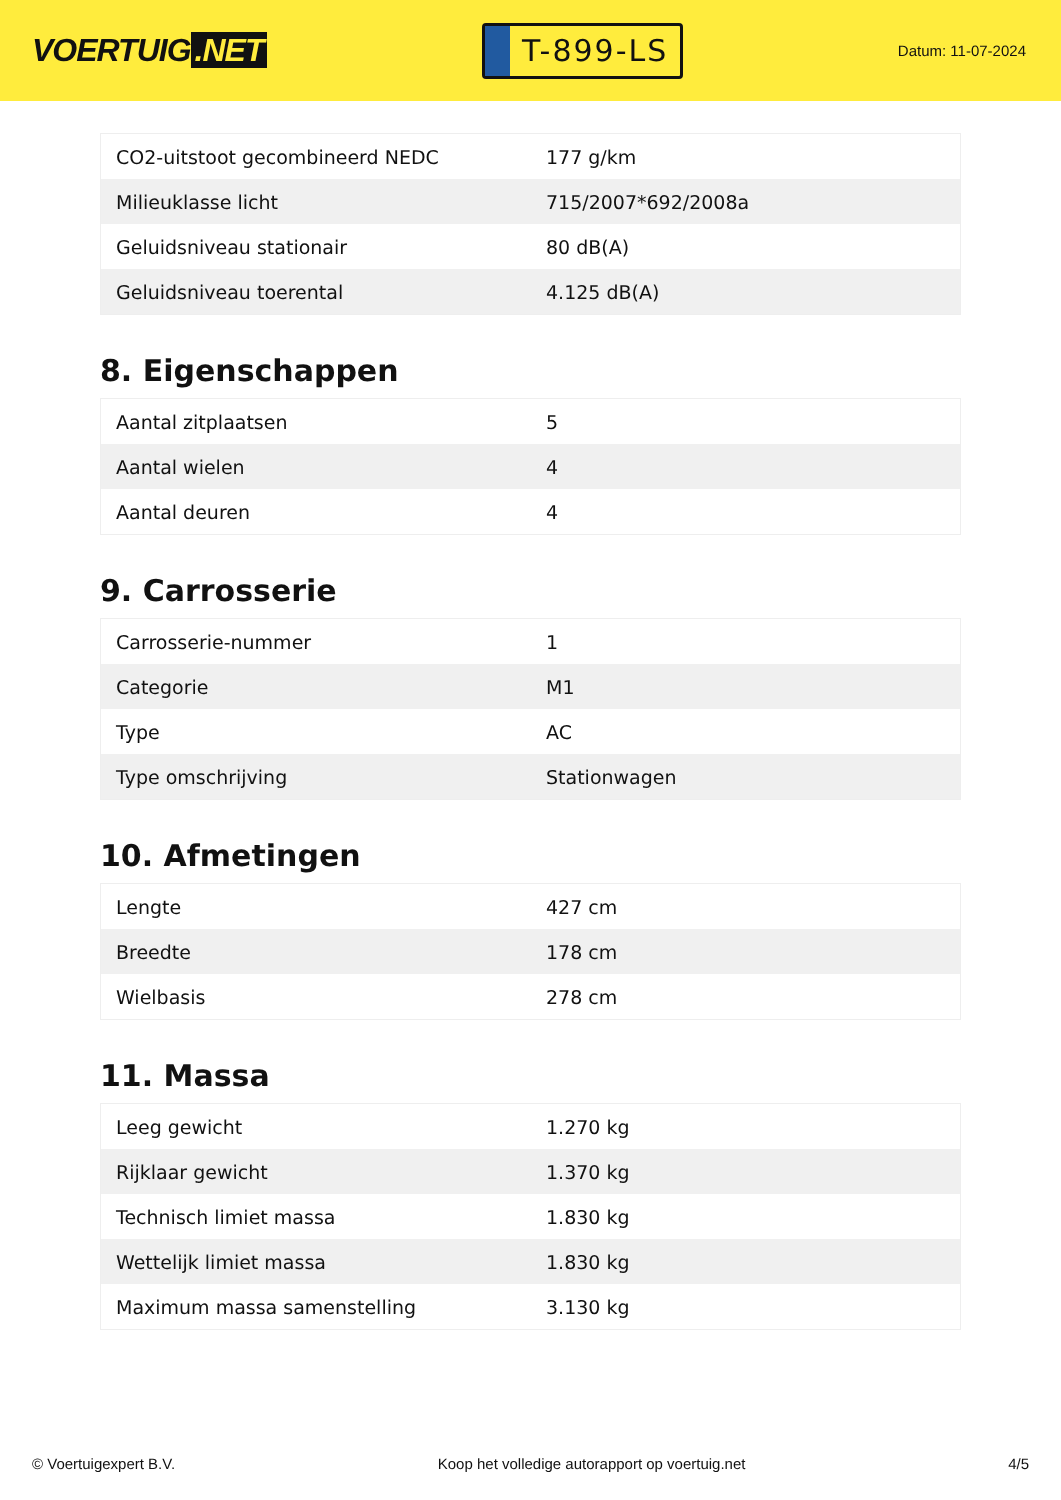VOERTUIG.NET
T-899-LS
Datum: 11-07-2024
| CO2-uitstoot gecombineerd NEDC | 177 g/km |
| Milieuklasse licht | 715/2007*692/2008a |
| Geluidsniveau stationair | 80 dB(A) |
| Geluidsniveau toerental | 4.125 dB(A) |
8. Eigenschappen
| Aantal zitplaatsen | 5 |
| Aantal wielen | 4 |
| Aantal deuren | 4 |
9. Carrosserie
| Carrosserie-nummer | 1 |
| Categorie | M1 |
| Type | AC |
| Type omschrijving | Stationwagen |
10. Afmetingen
| Lengte | 427 cm |
| Breedte | 178 cm |
| Wielbasis | 278 cm |
11. Massa
| Leeg gewicht | 1.270 kg |
| Rijklaar gewicht | 1.370 kg |
| Technisch limiet massa | 1.830 kg |
| Wettelijk limiet massa | 1.830 kg |
| Maximum massa samenstelling | 3.130 kg |
© Voertuigexpert B.V. Koop het volledige autorapport op voertuig.net 4/5